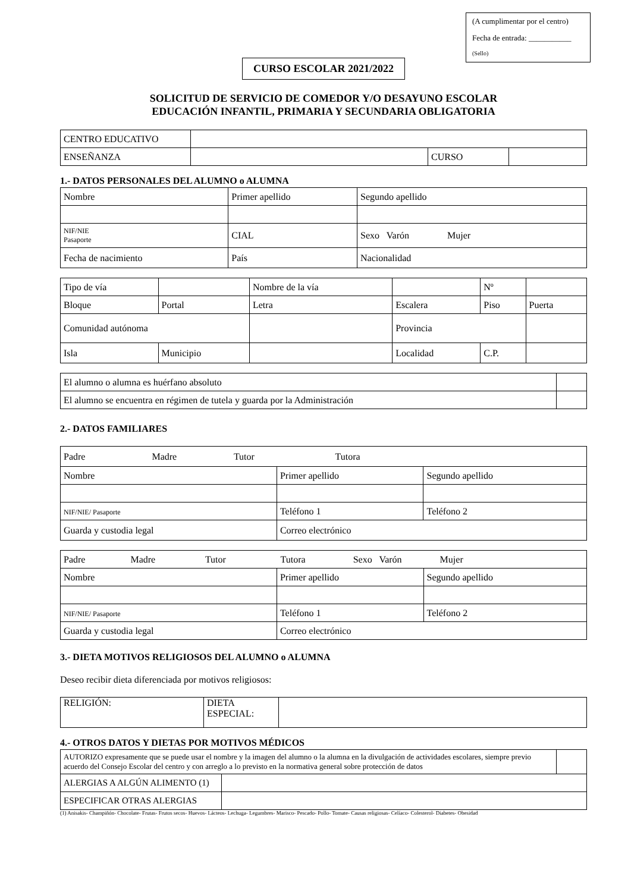(A cumplimentar por el centro)
Fecha de entrada: ___________
(Sello)
CURSO ESCOLAR 2021/2022
SOLICITUD DE SERVICIO DE COMEDOR Y/O DESAYUNO ESCOLAR
EDUCACIÓN INFANTIL, PRIMARIA Y SECUNDARIA OBLIGATORIA
| CENTRO EDUCATIVO | | | |
| ENSEÑANZA | | CURSO | |
1.- DATOS PERSONALES DEL ALUMNO o ALUMNA
| Nombre | Primer apellido | Segundo apellido |
| NIF/NIE Pasaporte | CIAL | Sexo Varón Mujer |
| Fecha de nacimiento | País | Nacionalidad |
| Tipo de vía | | Nombre de la vía | | Nº | |
| Bloque | Portal | Letra | Escalera | Piso | Puerta |
| Comunidad autónoma | | | Provincia | | |
| Isla | Municipio | | Localidad | C.P. | |
| El alumno o alumna es huérfano absoluto | |
| El alumno se encuentra en régimen de tutela y guarda por la Administración | |
2.- DATOS FAMILIARES
| Padre Madre Tutor Tutora | | |
| Nombre | Primer apellido | Segundo apellido |
| NIF/NIE/ Pasaporte | Teléfono 1 | Teléfono 2 |
| Guarda y custodia legal | Correo electrónico | |
| Padre Madre Tutor Tutora Sexo Varón Mujer | | |
| Nombre | Primer apellido | Segundo apellido |
| NIF/NIE/ Pasaporte | Teléfono 1 | Teléfono 2 |
| Guarda y custodia legal | Correo electrónico | |
3.- DIETA MOTIVOS RELIGIOSOS DEL ALUMNO o ALUMNA
Deseo recibir dieta diferenciada por motivos religiosos:
| RELIGIÓN: | DIETA ESPECIAL: | |
4.- OTROS DATOS Y DIETAS POR MOTIVOS MÉDICOS
| AUTORIZO expresamente que se puede usar el nombre y la imagen del alumno o la alumna en la divulgación de actividades escolares, siempre previo acuerdo del Consejo Escolar del centro y con arreglo a lo previsto en la normativa general sobre protección de datos | | |
| ALERGIAS A ALGÚN ALIMENTO (1) | | |
| ESPECIFICAR OTRAS ALERGIAS | | |
(1) Anisakis- Champiñón- Chocolate- Frutas- Frutos secos- Huevos- Lácteos- Lechuga- Legumbres- Marisco- Pescado- Pollo- Tomate- Causas religiosas- Celíaco- Colesterol- Diabetes- Obesidad